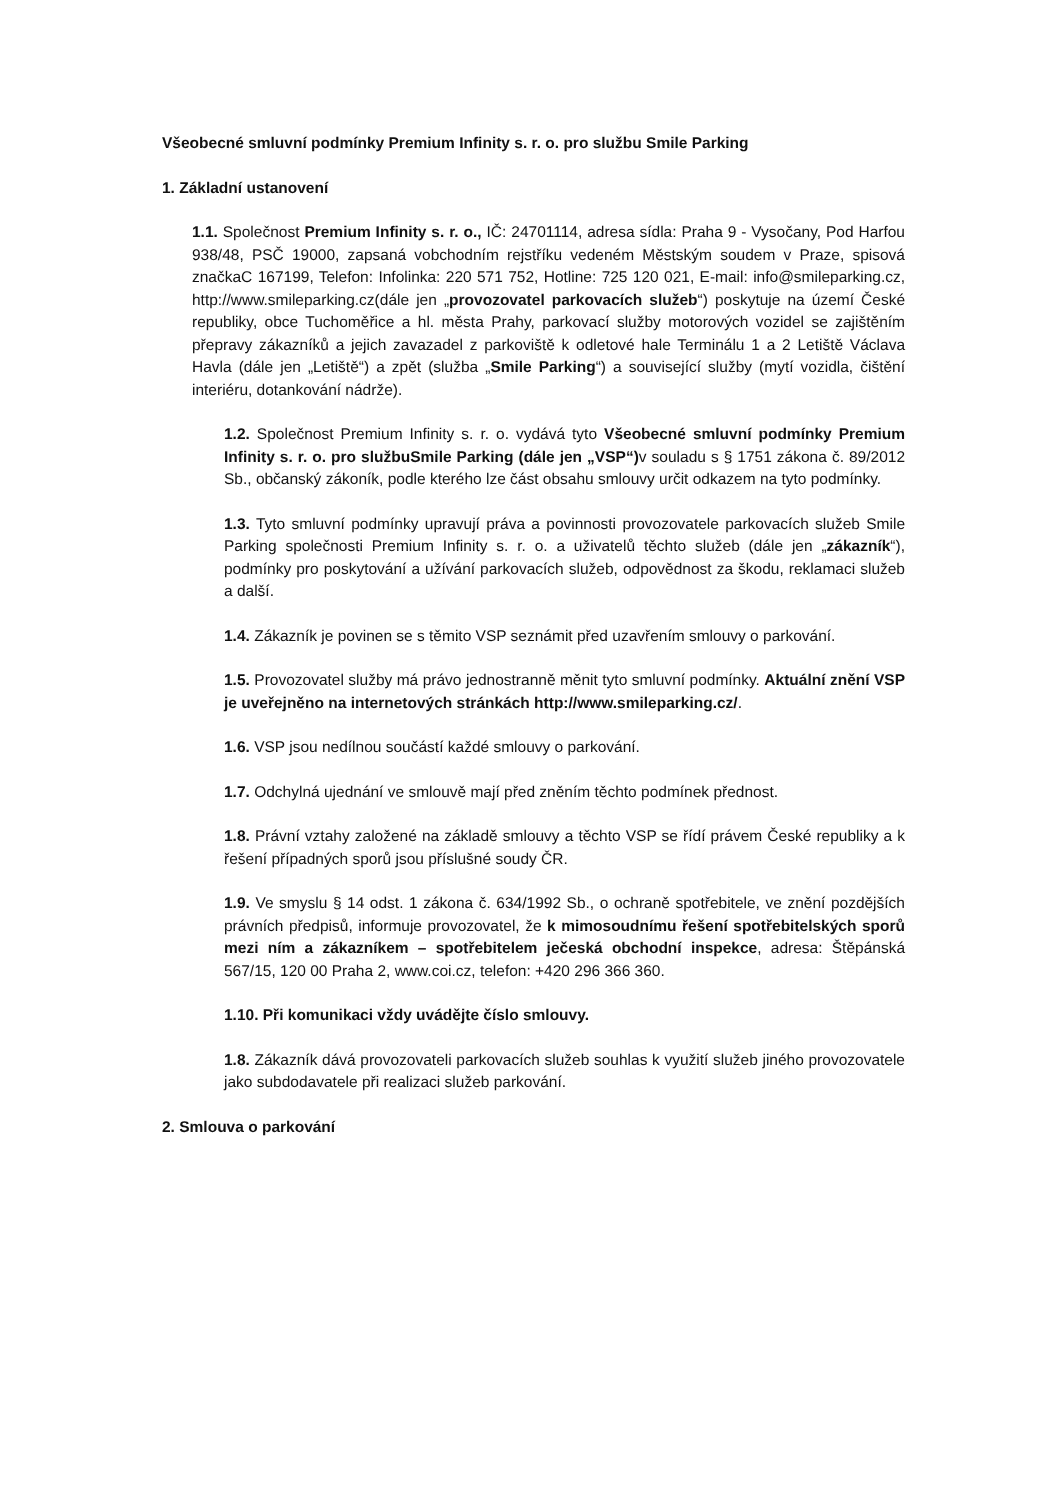Všeobecné smluvní podmínky Premium Infinity s. r. o. pro službu Smile Parking
1. Základní ustanovení
1.1. Společnost Premium Infinity s. r. o., IČ: 24701114, adresa sídla: Praha 9 - Vysočany, Pod Harfou 938/48, PSČ 19000, zapsaná vobchodním rejstříku vedeném Městským soudem v Praze, spisová značkaC 167199, Telefon: Infolinka: 220 571 752, Hotline: 725 120 021, E-mail: info@smileparking.cz, http://www.smileparking.cz(dále jen „provozovatel parkovacích služeb“) poskytuje na území České republiky, obce Tuchoměřice a hl. města Prahy, parkovací služby motorových vozidel se zajištěním přepravy zákazníků a jejich zavazadel z parkoviště k odletové hale Terminálu 1 a 2 Letiště Václava Havla (dále jen „Letiště“) a zpět (služba „Smile Parking“) a související služby (mytí vozidla, čištění interiéru, dotankování nádrže).
1.2. Společnost Premium Infinity s. r. o. vydává tyto Všeobecné smluvní podmínky Premium Infinity s. r. o. pro službuSmile Parking (dále jen „VSP“) v souladu s § 1751 zákona č. 89/2012 Sb., občanský zákoník, podle kterého lze část obsahu smlouvy určit odkazem na tyto podmínky.
1.3. Tyto smluvní podmínky upravují práva a povinnosti provozovatele parkovacích služeb Smile Parking společnosti Premium Infinity s. r. o. a uživatelů těchto služeb (dále jen „zákazník“), podmínky pro poskytování a užívání parkovacích služeb, odpovědnost za škodu, reklamaci služeb a další.
1.4. Zákazník je povinen se s těmito VSP seznámit před uzavřením smlouvy o parkování.
1.5. Provozovatel služby má právo jednostranně měnit tyto smluvní podmínky. Aktuální znění VSP je uveřejněno na internetových stránkách http://www.smileparking.cz/.
1.6. VSP jsou nedílnou součástí každé smlouvy o parkování.
1.7. Odchylná ujednání ve smlouvě mají před zněním těchto podmínek přednost.
1.8. Právní vztahy založené na základě smlouvy a těchto VSP se řídí právem České republiky a k řešení případných sporů jsou příslušné soudy ČR.
1.9. Ve smyslu § 14 odst. 1 zákona č. 634/1992 Sb., o ochraně spotřebitele, ve znění pozdějších právních předpisů, informuje provozovatel, že k mimosoudnímu řešení spotřebitelských sporů mezi ním a zákazníkem – spotřebitelem ječeská obchodní inspekce, adresa: Štěpánská 567/15, 120 00 Praha 2, www.coi.cz, telefon: +420 296 366 360.
1.10. Při komunikaci vždy uvádějte číslo smlouvy.
1.8. Zákazník dává provozovateli parkovacích služeb souhlas k využití služeb jiného provozovatele jako subdodavatele při realizaci služeb parkování.
2. Smlouva o parkování